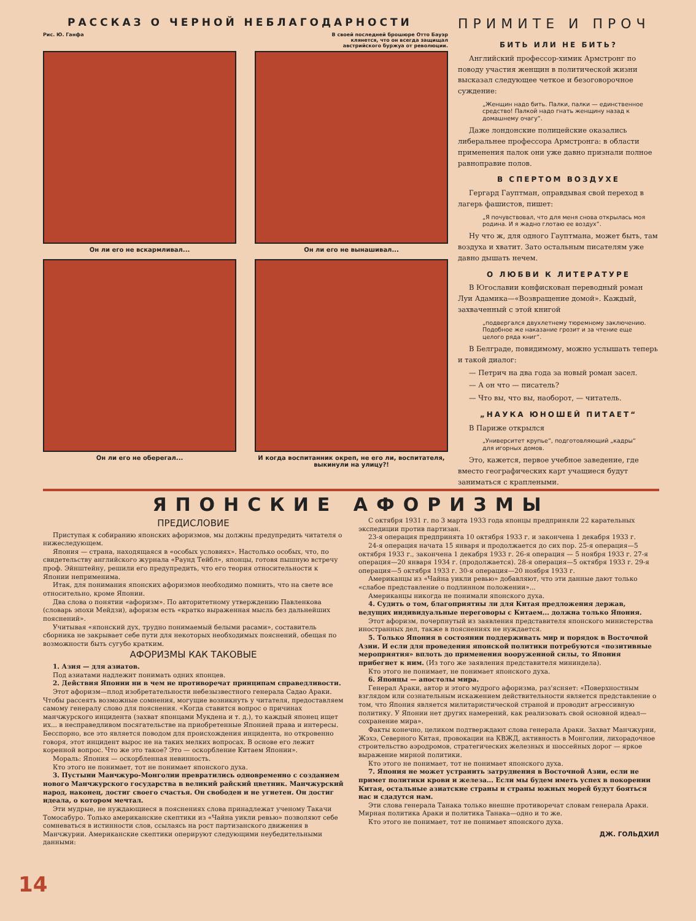РАССКАЗ О ЧЕРНОЙ НЕБЛАГОДАРНОСТИ
Рис. Ю. Ганфа В своей последней брошюре Отто Бауэр клянется, что он всегда защищал австрийского буржуа от революции.
Он ли его не вскармливал...
Он ли его не вынашивал...
Он ли его не оберегал...
И когда воспитанник окреп, не его ли, воспитателя, выкинули на улицу?!
ПРИМИТЕ И ПРОЧ
БИТЬ ИЛИ НЕ БИТЬ?
Английский профессор-химик Армстронг по поводу участия женщин в политической жизни высказал следующее четкое и безоговорочное суждение:
„Женщин надо бить. Палки, палки — единственное средство! Палкой надо гнать женщину назад к домашнему очагу“.
Даже лондонские полицейские оказались либеральнее профессора Армстронга: в области применения палок они уже давно признали полное равноправие полов.
В СПЕРТОМ ВОЗДУХЕ
Гергард Гауптман, оправдывая свой переход в лагерь фашистов, пишет:
„Я почувствовал, что для меня снова открылась моя родина. И я жадно глотаю ее воздух“.
Ну что ж, для одного Гауптмана, может быть, там воздуха и хватит. Зато остальным писателям уже давно дышать нечем.
О ЛЮБВИ К ЛИТЕРАТУРЕ
В Югославии конфискован переводный роман Луи Адамика—«Возвращение домой». Каждый, захваченный с этой книгой
„подвергался двухлетнему тюремному заключению. Подобное же наказание грозит и за чтение еще целого ряда книг“.
В Белграде, повидимому, можно услышать теперь и такой диалог:
— Петрич на два года за новый роман засел.
— А он что — писатель?
— Что вы, что вы, наоборот, — читатель.
„НАУКА ЮНОШЕЙ ПИТАЕТ“
В Париже открылся
„Университет крупье“, подготовляющий „кадры“ для игорных домов.
Это, кажется, первое учебное заведение, где вместо географических карт учащиеся будут заниматься с краплеными.
ЯПОНСКИЕ АФОРИЗМЫ
ПРЕДИСЛОВИЕ
Приступая к собиранию японских афоризмов, мы должны предупредить читателя о нижеследующем.
Япония — страна, находящаяся в «особых условиях». Настолько особых, что, по свидетельству английского журнала «Раунд Тейбл», японцы, готовя пышную встречу проф. Эйнштейну, решили его предупредить, что его теория относительности к Японии неприменима.
Итак, для понимания японских афоризмов необходимо помнить, что на свете все относительно, кроме Японии.
Два слова о понятии «афоризм». По авторитетному утверждению Павленкова (словарь эпохи Мейдзи), афоризм есть «кратко выраженная мысль без дальнейших пояснений».
Учитывая «японский дух, трудно понимаемый белыми расами», составитель сборника не закрывает себе пути для некоторых необходимых пояснений, обещая по возможности быть сугубо кратким.
АФОРИЗМЫ КАК ТАКОВЫЕ
1. Азия — для азиатов.
Под азиатами надлежит понимать одних японцев.
2. Действия Японии ни в чем не противоречат принципам справедливости.
Этот афоризм—плод изобретательности небезызвестного генерала Садао Араки. Чтобы рассеять возможные сомнения, могущие возникнуть у читателя, предоставляем самому генералу слово для пояснения. «Когда ставится вопрос о причинах манчжурского инцидента (захват японцами Мукдена и т. д.), то каждый японец ищет их... в несправедливом посягательстве на приобретенные Японией права и интересы. Бесспорно, все это является поводом для происхождения инцидента, но откровенно говоря, этот инцидент вырос не на таких мелких вопросах. В основе его лежит коренной вопрос. Что же это такое? Это — оскорбление Китаем Японии».
Мораль: Япония — оскорбленная невинность.
Кто этого не понимает, тот не понимает японского духа.
3. Пустыни Манчжуро-Монголии превратились одновременно с созданием нового Манчжурского государства в великий райский цветник. Манчжурский народ, наконец, достиг своего счастья. Он свободен и не угнетен. Он достиг идеала, о котором мечтал.
Эти мудрые, не нуждающиеся в пояснениях слова принадлежат ученому Такачи Томосабуро. Только американские скептики из «Чайна уикли ревью» позволяют себе сомневаться в истинности слов, ссылаясь на рост партизанского движения в Манчжурии. Американские скептики оперируют следующими неубедительными данными:
С октября 1931 г. по 3 марта 1933 года японцы предприняли 22 карательных экспедиции против партизан.
23-я операция предпринята 10 октября 1933 г. и закончена 1 декабря 1933 г.
24-я операция начата 15 января и продолжается до сих пор. 25-я операция—5 октября 1933 г., закончена 1 декабря 1933 г. 26-я операция — 5 ноября 1933 г. 27-я операция—20 января 1934 г. (продолжается). 28-я операция—5 октября 1933 г. 29-я операция—5 октября 1933 г. 30-я операция—20 ноября 1933 г.
Американцы из «Чайна уикли ревью» добавляют, что эти данные дают только «слабое представление о подлинном положении»...
Американцы никогда не понимали японского духа.
4. Судить о том, благоприятны ли для Китая предложения держав, ведущих индивидуальные переговоры с Китаем... должна только Япония.
Этот афоризм, почерпнутый из заявления представителя японского министерства иностранных дел, также в пояснениях не нуждается.
5. Только Япония в состоянии поддерживать мир и порядок в Восточной Азии. И если для проведения японской политики потребуются «позитивные мероприятия» вплоть до применения вооруженной силы, то Япония прибегнет к ним. (Из того же заявления представителя мининдела).
Кто этого не понимает, не понимает японского духа.
6. Японцы — апостолы мира.
Генерал Араки, автор и этого мудрого афоризма, раз'ясняет: «Поверхностным взглядом или сознательным искажением действительности является представление о том, что Япония является милитаристической страной и проводит агрессивную политику. У Японии нет других намерений, как реализовать свой основной идеал—сохранение мира».
Факты конечно, целиком подтверждают слова генерала Араки. Захват Манчжурии, Жэхэ, Северного Китая, провокации на КВЖД, активность в Монголии, лихорадочное строительство аэродромов, стратегических железных и шоссейных дорог — яркое выражение мирной политики.
Кто этого не понимает, тот не понимает японского духа.
7. Япония не может устранить затруднения в Восточной Азии, если не примет политики крови и железа... Если мы будем иметь успех в покорении Китая, остальные азиатские страны и страны южных морей будут бояться нас и сдадутся нам.
Эти слова генерала Танака только внешне противоречат словам генерала Араки. Мирная политика Араки и политика Танака—одно и то же.
Кто этого не понимает, тот не понимает японского духа.
ДЖ. ГОЛЬДХИЛ
14